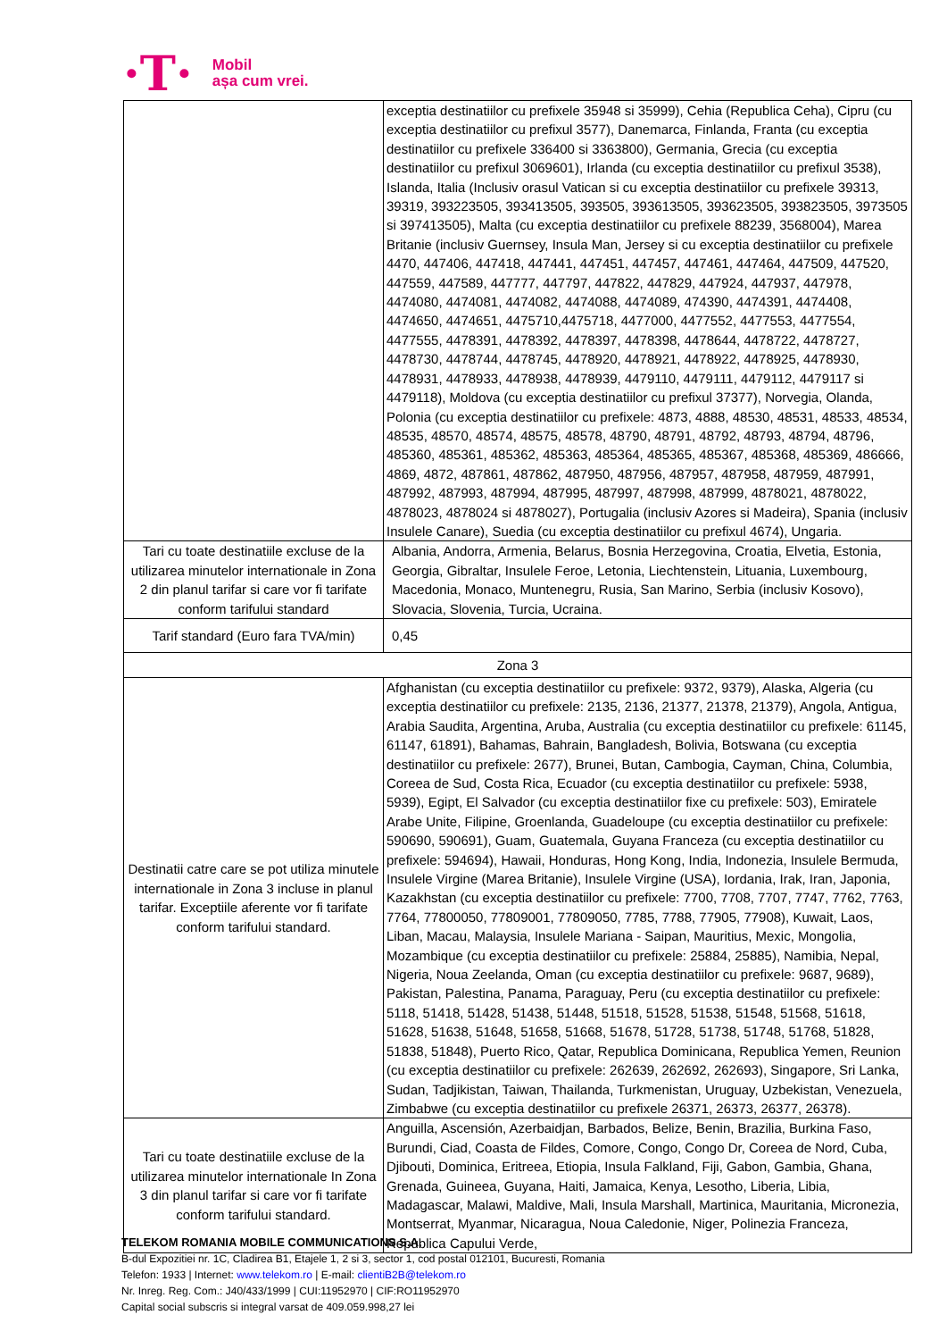·T·
Mobil
așa cum vrei.
| | exceptia destinatiilor cu prefixele 35948 si 35999), Cehia (Republica Ceha), Cipru (cu exceptia destinatiilor cu prefixul 3577), Danemarca, Finlanda, Franta (cu exceptia destinatiilor cu prefixele 336400 si 3363800), Germania, Grecia (cu exceptia destinatiilor cu prefixul 3069601), Irlanda (cu exceptia destinatiilor cu prefixul 3538), Islanda, Italia (Inclusiv orasul Vatican si cu exceptia destinatiilor cu prefixele 39313, 39319, 393223505, 393413505, 393505, 393613505, 393623505, 393823505, 3973505 si 397413505), Malta (cu exceptia destinatiilor cu prefixele 88239, 3568004), Marea Britanie (inclusiv Guernsey, Insula Man, Jersey si cu exceptia destinatiilor cu prefixele 4470, 447406, 447418, 447441, 447451, 447457, 447461, 447464, 447509, 447520, 447559, 447589, 447777, 447797, 447822, 447829, 447924, 447937, 447978, 4474080, 4474081, 4474082, 4474088, 4474089, 474390, 4474391, 4474408, 4474650, 4474651, 4475710,4475718, 4477000, 4477552, 4477553, 4477554, 4477555, 4478391, 4478392, 4478397, 4478398, 4478644, 4478722, 4478727, 4478730, 4478744, 4478745, 4478920, 4478921, 4478922, 4478925, 4478930, 4478931, 4478933, 4478938, 4478939, 4479110, 4479111, 4479112, 4479117 si 4479118), Moldova (cu exceptia destinatiilor cu prefixul 37377), Norvegia, Olanda, Polonia (cu exceptia destinatiilor cu prefixele: 4873, 4888, 48530, 48531, 48533, 48534, 48535, 48570, 48574, 48575, 48578, 48790, 48791, 48792, 48793, 48794, 48796, 485360, 485361, 485362, 485363, 485364, 485365, 485367, 485368, 485369, 486666, 4869, 4872, 487861, 487862, 487950, 487956, 487957, 487958, 487959, 487991, 487992, 487993, 487994, 487995, 487997, 487998, 487999, 4878021, 4878022, 4878023, 4878024 si 4878027), Portugalia (inclusiv Azores si Madeira), Spania (inclusiv Insulele Canare), Suedia (cu exceptia destinatiilor cu prefixul 4674), Ungaria. |
| Tari cu toate destinatiile excluse de la utilizarea minutelor internationale in Zona 2 din planul tarifar si care vor fi tarifate conform tarifului standard | Albania, Andorra, Armenia, Belarus, Bosnia Herzegovina, Croatia, Elvetia, Estonia, Georgia, Gibraltar, Insulele Feroe, Letonia, Liechtenstein, Lituania, Luxembourg, Macedonia, Monaco, Muntenegru, Rusia, San Marino, Serbia (inclusiv Kosovo), Slovacia, Slovenia, Turcia, Ucraina. |
| Tarif standard (Euro fara TVA/min) | 0,45 |
| Zona 3 | |
| Destinatii catre care se pot utiliza minutele internationale in Zona 3 incluse in planul tarifar. Exceptiile aferente vor fi tarifate conform tarifului standard. | Afghanistan (cu exceptia destinatiilor cu prefixele: 9372, 9379), Alaska, Algeria (cu exceptia destinatiilor cu prefixele: 2135, 2136, 21377, 21378, 21379), Angola, Antigua, Arabia Saudita, Argentina, Aruba, Australia (cu exceptia destinatiilor cu prefixele: 61145, 61147, 61891), Bahamas, Bahrain, Bangladesh, Bolivia, Botswana (cu exceptia destinatiilor cu prefixele: 2677), Brunei, Butan, Cambogia, Cayman, China, Columbia, Coreea de Sud, Costa Rica, Ecuador (cu exceptia destinatiilor cu prefixele: 5938, 5939), Egipt, El Salvador (cu exceptia destinatiilor fixe cu prefixele: 503), Emiratele Arabe Unite, Filipine, Groenlanda, Guadeloupe (cu exceptia destinatiilor cu prefixele: 590690, 590691), Guam, Guatemala, Guyana Franceza (cu exceptia destinatiilor cu prefixele: 594694), Hawaii, Honduras, Hong Kong, India, Indonezia, Insulele Bermuda, Insulele Virgine (Marea Britanie), Insulele Virgine (USA), Iordania, Irak, Iran, Japonia, Kazakhstan (cu exceptia destinatiilor cu prefixele: 7700, 7708, 7707, 7747, 7762, 7763, 7764, 77800050, 77809001, 77809050, 7785, 7788, 77905, 77908), Kuwait, Laos, Liban, Macau, Malaysia, Insulele Mariana - Saipan, Mauritius, Mexic, Mongolia, Mozambique (cu exceptia destinatiilor cu prefixele: 25884, 25885), Namibia, Nepal, Nigeria, Noua Zeelanda, Oman (cu exceptia destinatiilor cu prefixele: 9687, 9689), Pakistan, Palestina, Panama, Paraguay, Peru (cu exceptia destinatiilor cu prefixele: 5118, 51418, 51428, 51438, 51448, 51518, 51528, 51538, 51548, 51568, 51618, 51628, 51638, 51648, 51658, 51668, 51678, 51728, 51738, 51748, 51768, 51828, 51838, 51848), Puerto Rico, Qatar, Republica Dominicana, Republica Yemen, Reunion (cu exceptia destinatiilor cu prefixele: 262639, 262692, 262693), Singapore, Sri Lanka, Sudan, Tadjikistan, Taiwan, Thailanda, Turkmenistan, Uruguay, Uzbekistan, Venezuela, Zimbabwe (cu exceptia destinatiilor cu prefixele 26371, 26373, 26377, 26378). |
| Tari cu toate destinatiile excluse de la utilizarea minutelor internationale In Zona 3 din planul tarifar si care vor fi tarifate conform tarifului standard. | Anguilla, Ascensión, Azerbaidjan, Barbados, Belize, Benin, Brazilia, Burkina Faso, Burundi, Ciad, Coasta de Fildes, Comore, Congo, Congo Dr, Coreea de Nord, Cuba, Djibouti, Dominica, Eritreea, Etiopia, Insula Falkland, Fiji, Gabon, Gambia, Ghana, Grenada, Guineea, Guyana, Haiti, Jamaica, Kenya, Lesotho, Liberia, Libia, Madagascar, Malawi, Maldive, Mali, Insula Marshall, Martinica, Mauritania, Micronezia, Montserrat, Myanmar, Nicaragua, Noua Caledonie, Niger, Polinezia Franceza, Republica Capului Verde, |
TELEKOM ROMANIA MOBILE COMMUNICATIONS S.A.
B-dul Expozitiei nr. 1C, Cladirea B1, Etajele 1, 2 si 3, sector 1, cod postal 012101, Bucuresti, Romania
Telefon: 1933 | Internet: www.telekom.ro | E-mail: clientiB2B@telekom.ro
Nr. Inreg. Reg. Com.: J40/433/1999 | CUI:11952970 | CIF:RO11952970
Capital social subscris si integral varsat de 409.059.998,27 lei